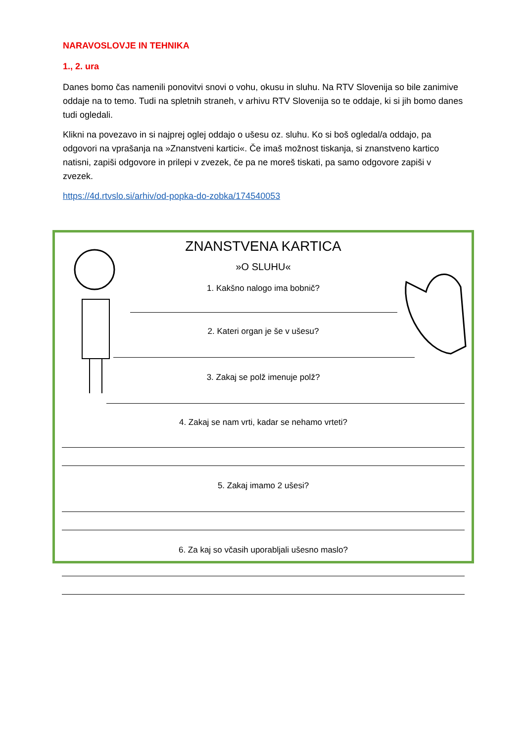NARAVOSLOVJE IN TEHNIKA
1., 2. ura
Danes bomo čas namenili ponovitvi snovi o vohu, okusu in sluhu. Na RTV Slovenija so bile zanimive oddaje na to temo. Tudi na spletnih straneh, v arhivu RTV Slovenija so te oddaje, ki si jih bomo danes tudi ogledali.
Klikni na povezavo in si najprej oglej oddajo o ušesu oz. sluhu. Ko si boš ogledal/a oddajo, pa odgovori na vprašanja na »Znanstveni kartici«. Če imaš možnost tiskanja, si znanstveno kartico natisni, zapiši odgovore in prilepi v zvezek, če pa ne moreš tiskati, pa samo odgovore zapiši v zvezek.
https://4d.rtvslo.si/arhiv/od-popka-do-zobka/174540053
ZNANSTVENA KARTICA
»O SLUHU«
1. Kakšno nalogo ima bobnič?
2. Kateri organ je še v ušesu?
3. Zakaj se polž imenuje polž?
4. Zakaj se nam vrti, kadar se nehamo vrteti?
5. Zakaj imamo 2 ušesi?
6. Za kaj so včasih uporabljali ušesno maslo?